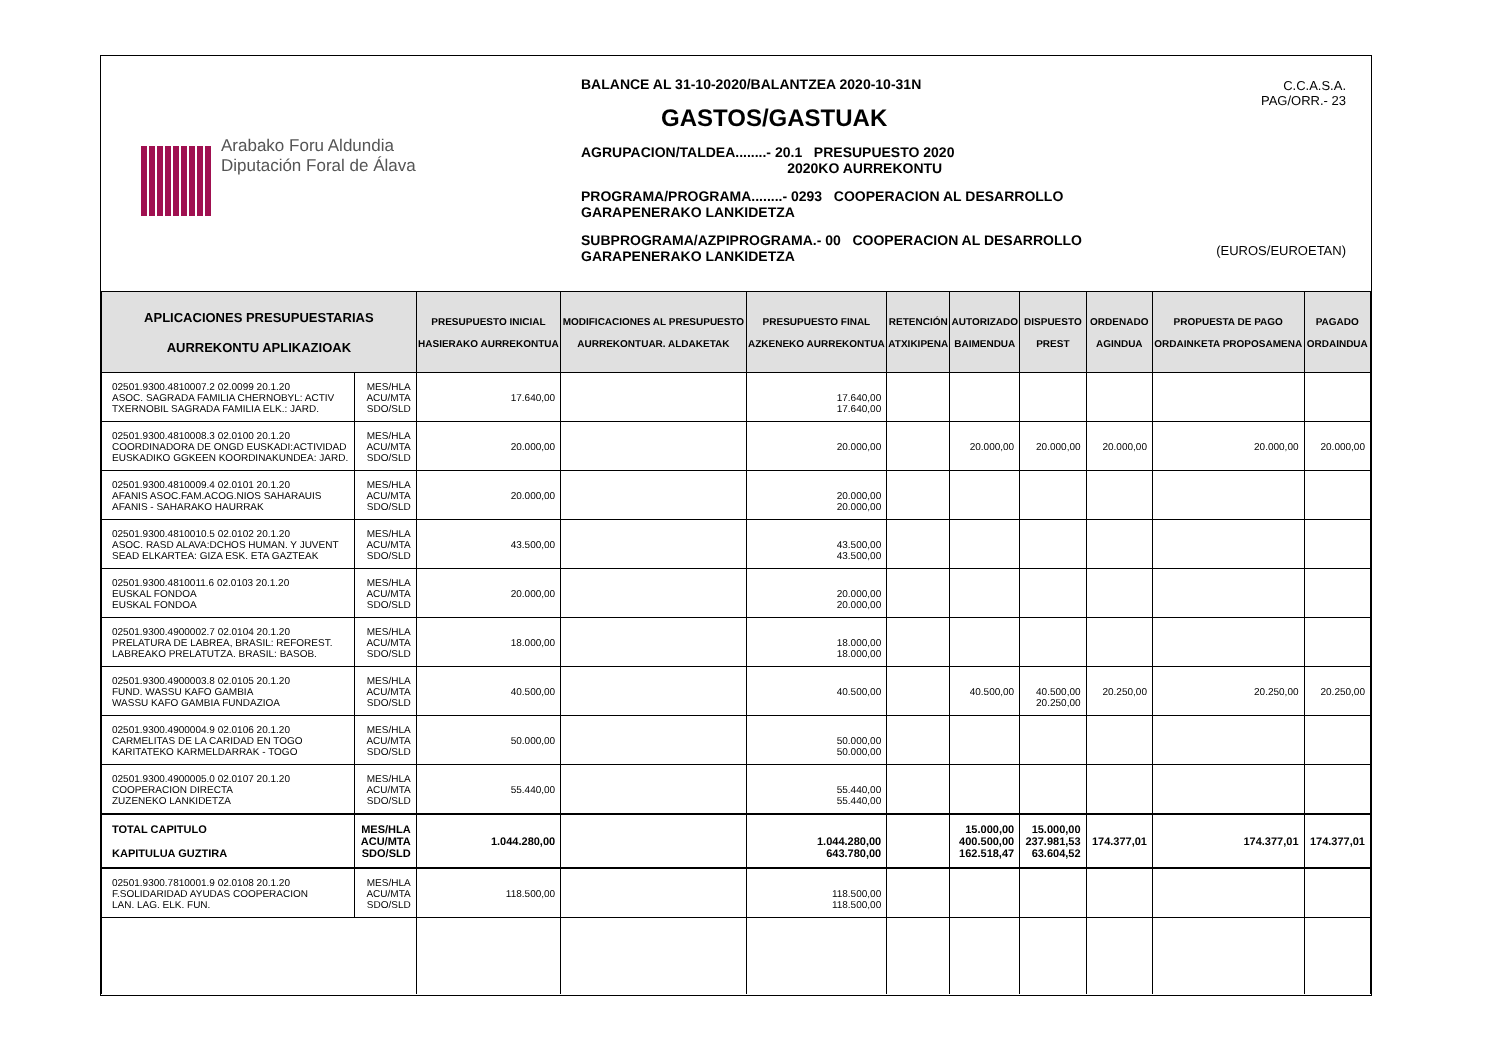Arabako Foru Aldundia
Diputación Foral de Álava
BALANCE AL 31-10-2020/BALANTZEA 2020-10-31N
GASTOS/GASTUAK
AGRUPACION/TALDEA........- 20.1 PRESUPUESTO 2020
2020KO AURREKONTU
PROGRAMA/PROGRAMA........- 0293 COOPERACION AL DESARROLLO
GARAPENERAKO LANKIDETZA
SUBPROGRAMA/AZPIPROGRAMA.- 00 COOPERACION AL DESARROLLO
GARAPENERAKO LANKIDETZA
C.C.A.S.A.
PAG/ORR.- 23
(EUROS/EUROETAN)
| APLICACIONES PRESUPUESTARIAS AURREKONTU APLIKAZIOAK | | PRESUPUESTO INICIAL HASIERAKO AURREKONTUA | MODIFICACIONES AL PRESUPUESTO AURREKONTUAR. ALDAKETAK | PRESUPUESTO FINAL AZKENEKO AURREKONTUA | RETENCIÓN ATXIKIPENA | AUTORIZADO BAIMENDUA | DISPUESTO PREST | ORDENADO AGINDUA | PROPUESTA DE PAGO ORDAINKETA PROPOSAMENA | PAGADO ORDAINDUA |
| --- | --- | --- | --- | --- | --- | --- | --- | --- | --- | --- |
| 02501.9300.4810007.2 02.0099 20.1.20 ASOC. SAGRADA FAMILIA CHERNOBYL: ACTIV TXERNOBIL SAGRADA FAMILIA ELK.: JARD. | MES/HLA ACU/MTA SDO/SLD | 17.640,00 | | 17.640,00 17.640,00 | | | | | | |
| 02501.9300.4810008.3 02.0100 20.1.20 COORDINADORA DE ONGD EUSKADI:ACTIVIDAD EUSKADIKO GGKEEN KOORDINAKUNDEA: JARD. | MES/HLA ACU/MTA SDO/SLD | 20.000,00 | | 20.000,00 | | 20.000,00 | 20.000,00 | 20.000,00 | 20.000,00 | 20.000,00 |
| 02501.9300.4810009.4 02.0101 20.1.20 AFANIS ASOC.FAM.ACOG.NIOS SAHARAUIS AFANIS - SAHARAKO HAURRAK | MES/HLA ACU/MTA SDO/SLD | 20.000,00 | | 20.000,00 20.000,00 | | | | | | |
| 02501.9300.4810010.5 02.0102 20.1.20 ASOC. RASD ALAVA:DCHOS HUMAN. Y JUVENT SEAD ELKARTEA: GIZA ESK. ETA GAZTEAK | MES/HLA ACU/MTA SDO/SLD | 43.500,00 | | 43.500,00 43.500,00 | | | | | | |
| 02501.9300.4810011.6 02.0103 20.1.20 EUSKAL FONDOA EUSKAL FONDOA | MES/HLA ACU/MTA SDO/SLD | 20.000,00 | | 20.000,00 20.000,00 | | | | | | |
| 02501.9300.4900002.7 02.0104 20.1.20 PRELATURA DE LABREA, BRASIL: REFOREST. LABREAKO PRELATUTZA. BRASIL: BASOB. | MES/HLA ACU/MTA SDO/SLD | 18.000,00 | | 18.000,00 18.000,00 | | | | | | |
| 02501.9300.4900003.8 02.0105 20.1.20 FUND. WASSU KAFO GAMBIA WASSU KAFO GAMBIA FUNDAZIOA | MES/HLA ACU/MTA SDO/SLD | 40.500,00 | | 40.500,00 | | 40.500,00 | 40.500,00 20.250,00 | 20.250,00 | 20.250,00 | 20.250,00 |
| 02501.9300.4900004.9 02.0106 20.1.20 CARMELITAS DE LA CARIDAD EN TOGO KARITATEKO KARMELDARRAK - TOGO | MES/HLA ACU/MTA SDO/SLD | 50.000,00 | | 50.000,00 50.000,00 | | | | | | |
| 02501.9300.4900005.0 02.0107 20.1.20 COOPERACION DIRECTA ZUZENEKO LANKIDETZA | MES/HLA ACU/MTA SDO/SLD | 55.440,00 | | 55.440,00 55.440,00 | | | | | | |
| TOTAL CAPITULO KAPITULUA GUZTIRA | MES/HLA ACU/MTA SDO/SLD | 1.044.280,00 | | 1.044.280,00 643.780,00 | | 15.000,00 400.500,00 162.518,47 | 15.000,00 237.981,53 63.604,52 | 174.377,01 | 174.377,01 | 174.377,01 |
| 02501.9300.7810001.9 02.0108 20.1.20 F.SOLIDARIDAD AYUDAS COOPERACION LAN. LAG. ELK. FUN. | MES/HLA ACU/MTA SDO/SLD | 118.500,00 | | 118.500,00 118.500,00 | | | | | | |